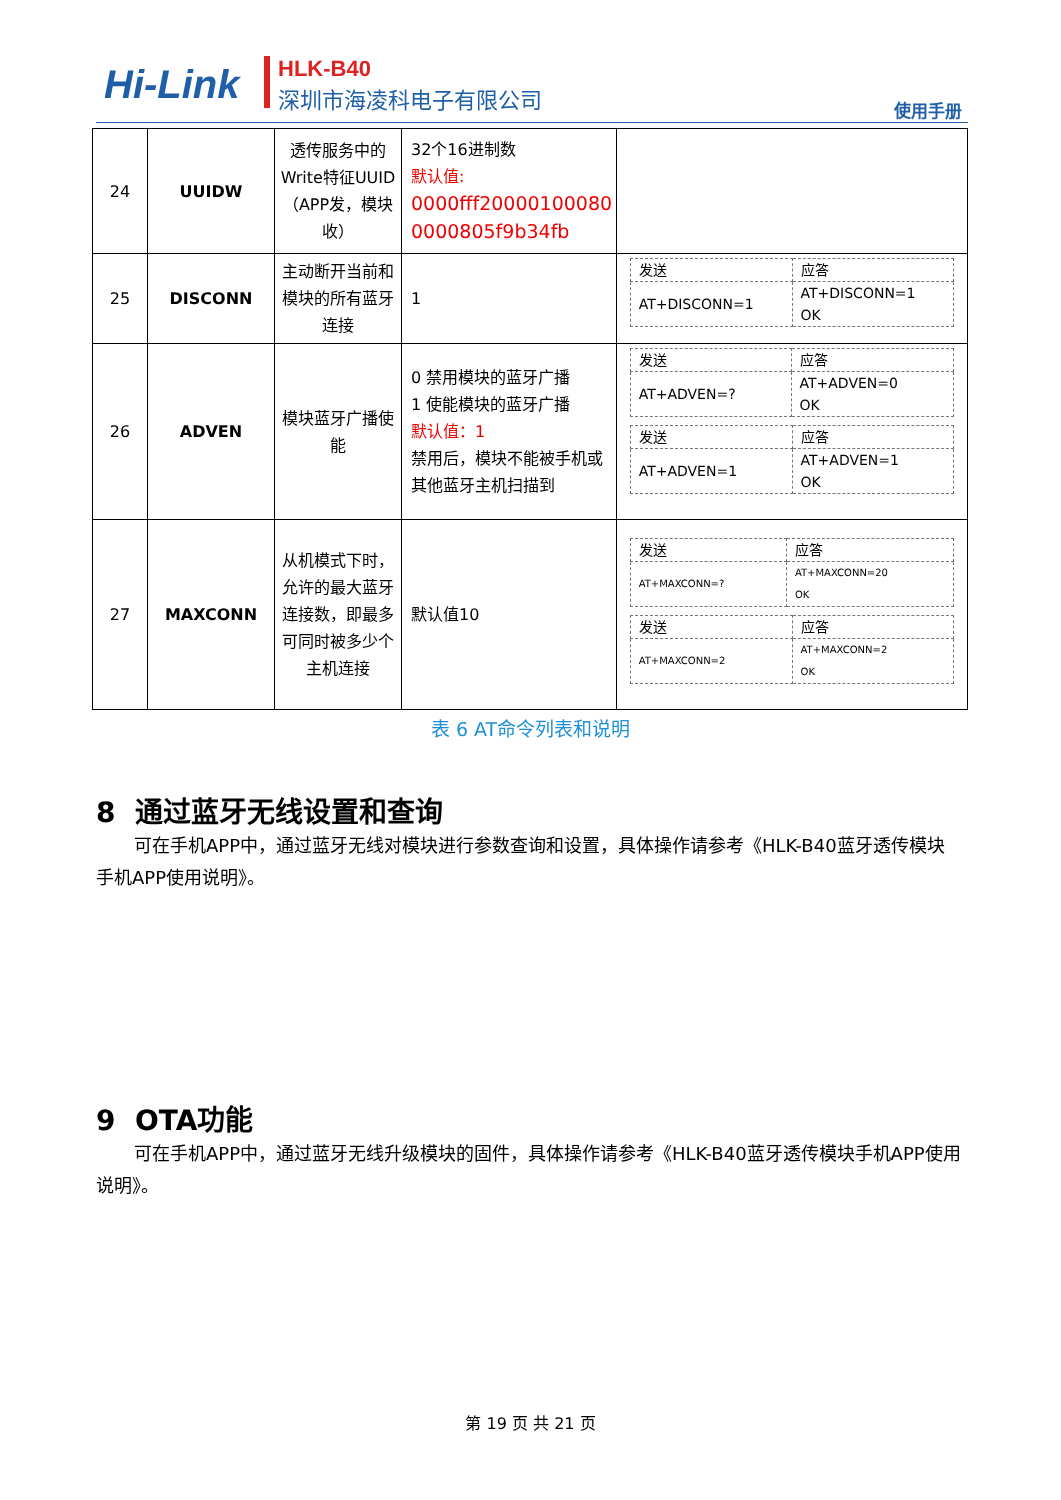Hi-Link HLK-B40
深圳市海凌科电子有限公司
使用手册
| 24 | UUIDW | 透传服务中的Write特征UUID（APP发，模块收） | 32个16进制数 默认值: 0000fff20000100080 0000805f9b34fb | |
| 25 | DISCONN | 主动断开当前和模块的所有蓝牙连接 | 1 | / 发送 / 应答 / / AT+DISCONN=1 / AT+DISCONN=1 OK / |
| 26 | ADVEN | 模块蓝牙广播使能 | 0 禁用模块的蓝牙广播 1 使能模块的蓝牙广播 默认值：1 禁用后，模块不能被手机或其他蓝牙主机扫描到 | / 发送 / 应答 / / AT+ADVEN=? / AT+ADVEN=0 OK / / 发送 / 应答 / / AT+ADVEN=1 / AT+ADVEN=1 OK / |
| 27 | MAXCONN | 从机模式下时，允许的最大蓝牙连接数，即最多可同时被多少个主机连接 | 默认值10 | / 发送 / 应答 / / AT+MAXCONN=? / AT+MAXCONN=20 OK / / 发送 / 应答 / / AT+MAXCONN=2 / AT+MAXCONN=2 OK / |
表 6 AT命令列表和说明
8 通过蓝牙无线设置和查询
可在手机APP中，通过蓝牙无线对模块进行参数查询和设置，具体操作请参考《HLK-B40蓝牙透传模块手机APP使用说明》。
9 OTA功能
可在手机APP中，通过蓝牙无线升级模块的固件，具体操作请参考《HLK-B40蓝牙透传模块手机APP使用说明》。
第 19 页 共 21 页